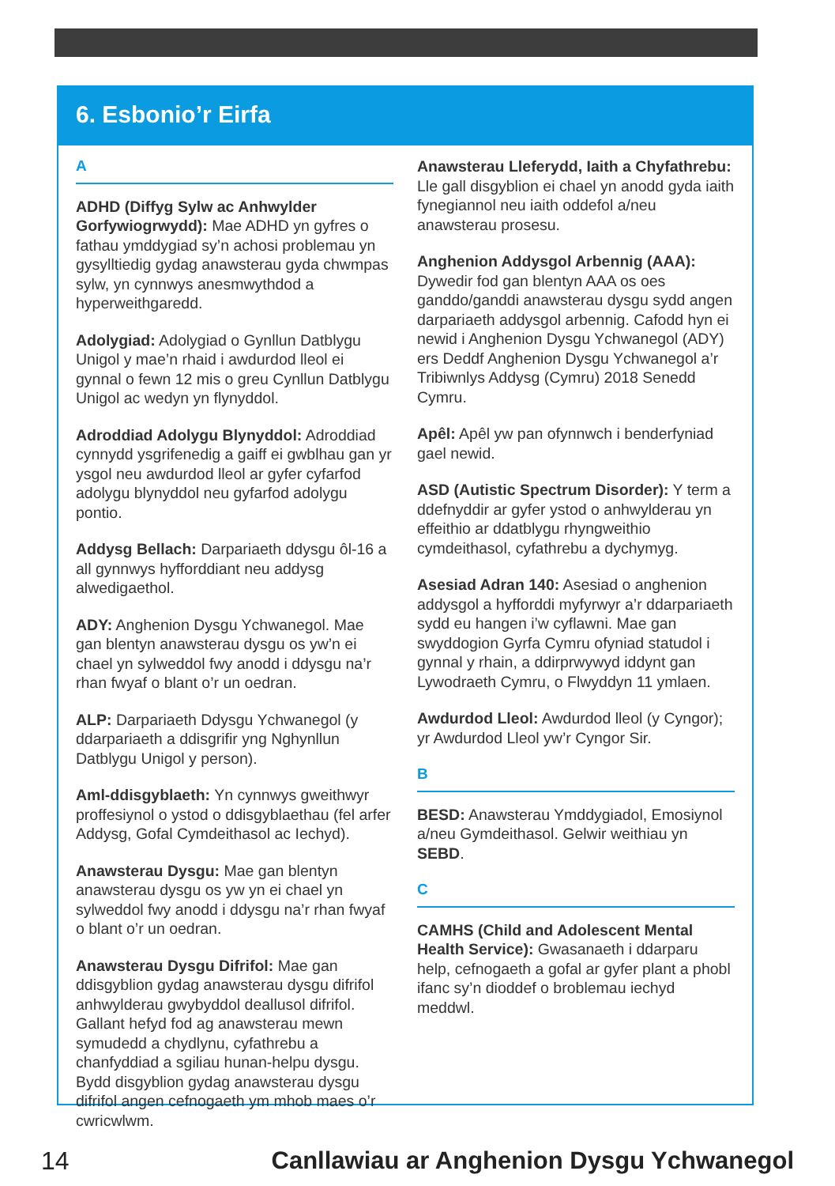6. Esbonio’r Eirfa
A
ADHD (Diffyg Sylw ac Anhwylder Gorfywiogrwydd): Mae ADHD yn gyfres o fathau ymddygiad sy’n achosi problemau yn gysylltiedig gydag anawsterau gyda chwmpas sylw, yn cynnwys anesmwythdod a hyperweithgaredd.
Adolygiad: Adolygiad o Gynllun Datblygu Unigol y mae’n rhaid i awdurdod lleol ei gynnal o fewn 12 mis o greu Cynllun Datblygu Unigol ac wedyn yn flynyddol.
Adroddiad Adolygu Blynyddol: Adroddiad cynnydd ysgrifenedig a gaiff ei gwblhau gan yr ysgol neu awdurdod lleol ar gyfer cyfarfod adolygu blynyddol neu gyfarfod adolygu pontio.
Addysg Bellach: Darpariaeth ddysgu ôl-16 a all gynnwys hyfforddiant neu addysg alwedigaethol.
ADY: Anghenion Dysgu Ychwanegol. Mae gan blentyn anawsterau dysgu os yw’n ei chael yn sylweddol fwy anodd i ddysgu na’r rhan fwyaf o blant o’r un oedran.
ALP: Darpariaeth Ddysgu Ychwanegol (y ddarpariaeth a ddisgrifir yng Nghynllun Datblygu Unigol y person).
Aml-ddisgyblaeth: Yn cynnwys gweithwyr proffesiynol o ystod o ddisgyblaethau (fel arfer Addysg, Gofal Cymdeithasol ac Iechyd).
Anawsterau Dysgu: Mae gan blentyn anawsterau dysgu os yw yn ei chael yn sylweddol fwy anodd i ddysgu na’r rhan fwyaf o blant o’r un oedran.
Anawsterau Dysgu Difrifol: Mae gan ddisgyblion gydag anawsterau dysgu difrifol anhwylderau gwybyddol deallusol difrifol. Gallant hefyd fod ag anawsterau mewn symudedd a chydlynu, cyfathrebu a chanfyddiad a sgiliau hunan-helpu dysgu. Bydd disgyblion gydag anawsterau dysgu difrifol angen cefnogaeth ym mhob maes o’r cwricwlwm.
Anawsterau Lleferydd, Iaith a Chyfathrebu: Lle gall disgyblion ei chael yn anodd gyda iaith fynegiannol neu iaith oddefol a/neu anawsterau prosesu.
Anghenion Addysgol Arbennig (AAA): Dywedir fod gan blentyn AAA os oes ganddo/ganddi anawsterau dysgu sydd angen darpariaeth addysgol arbennig. Cafodd hyn ei newid i Anghenion Dysgu Ychwanegol (ADY) ers Deddf Anghenion Dysgu Ychwanegol a’r Tribiwnlys Addysg (Cymru) 2018 Senedd Cymru.
Apêl: Apêl yw pan ofynnwch i benderfyniad gael newid.
ASD (Autistic Spectrum Disorder): Y term a ddefnyddir ar gyfer ystod o anhwylderau yn effeithio ar ddatblygu rhyngweithio cymdeithasol, cyfathrebu a dychymyg.
Asesiad Adran 140: Asesiad o anghenion addysgol a hyfforddi myfyrwyr a’r ddarpariaeth sydd eu hangen i’w cyflawni. Mae gan swyddogion Gyrfa Cymru ofyniad statudol i gynnal y rhain, a ddirprwywyd iddynt gan Lywodraeth Cymru, o Flwyddyn 11 ymlaen.
Awdurdod Lleol: Awdurdod lleol (y Cyngor); yr Awdurdod Lleol yw’r Cyngor Sir.
B
BESD: Anawsterau Ymddygiadol, Emosiynol a/neu Gymdeithasol. Gelwir weithiau yn SEBD.
C
CAMHS (Child and Adolescent Mental Health Service): Gwasanaeth i ddarparu help, cefnogaeth a gofal ar gyfer plant a phobl ifanc sy’n dioddef o broblemau iechyd meddwl.
14 Canllawiau ar Anghenion Dysgu Ychwanegol